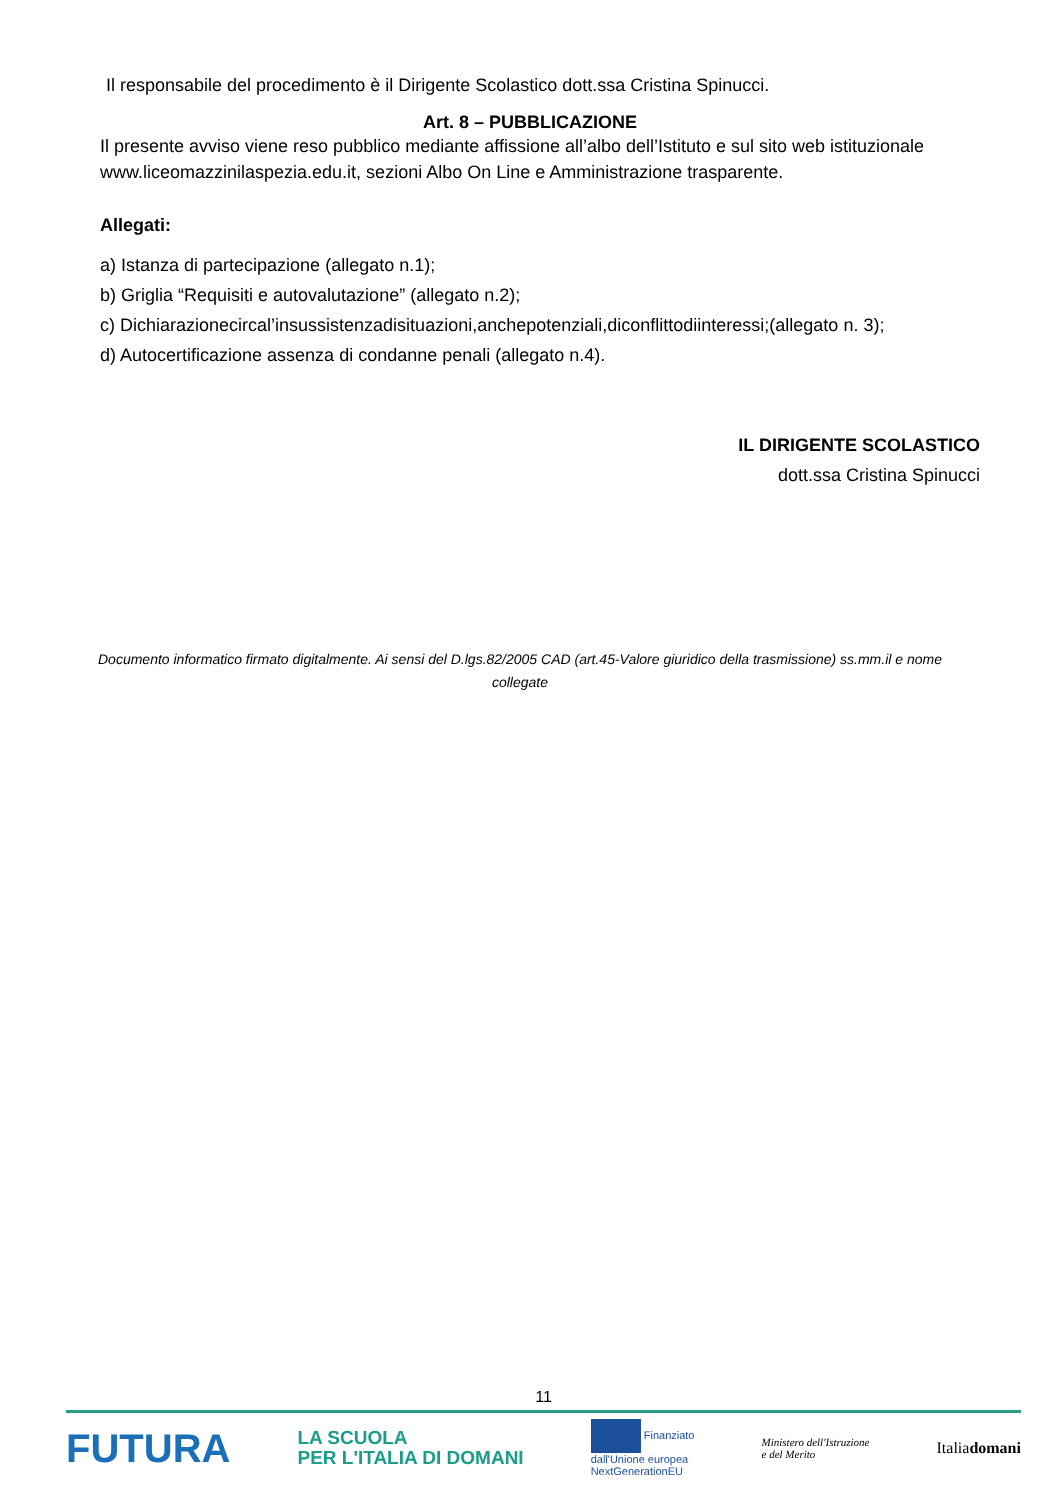Il responsabile del procedimento è il Dirigente Scolastico dott.ssa Cristina Spinucci.
Art. 8 – PUBBLICAZIONE
Il presente avviso viene reso pubblico mediante affissione all’albo dell’Istituto e sul sito web istituzionale www.liceomazzinilaspezia.edu.it, sezioni Albo On Line e Amministrazione trasparente.
Allegati:
a) Istanza di partecipazione (allegato n.1);
b) Griglia “Requisiti e autovalutazione” (allegato n.2);
c) Dichiarazionecircal’insussistenzadisituazioni,anchepotenziali,diconflittodiinteressi;(allegato n. 3);
d) Autocertificazione assenza di condanne penali (allegato n.4).
IL DIRIGENTE SCOLASTICO
dott.ssa Cristina Spinucci
Documento informatico firmato digitalmente. Ai sensi del D.lgs.82/2005 CAD (art.45-Valore giuridico della trasmissione) ss.mm.il e nome collegate
11
FUTURA LA SCUOLA
PER L'ITALIA DI DOMANI Finanziato
dall'Unione europea
NextGenerationEU Ministero dell'Istruzione
e del Merito Italiadomani